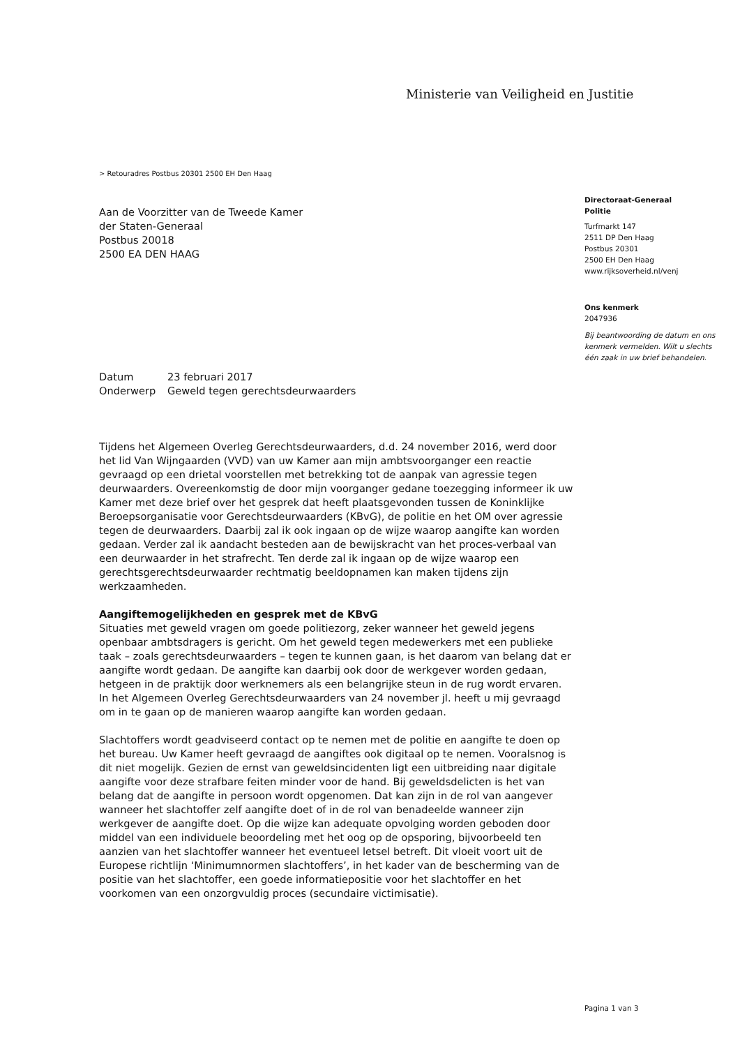Ministerie van Veiligheid en Justitie
> Retouradres Postbus 20301 2500 EH Den Haag
Directoraat-Generaal
Politie
Turfmarkt 147
2511 DP Den Haag
Postbus 20301
2500 EH Den Haag
www.rijksoverheid.nl/venj
Ons kenmerk
2047936
Bij beantwoording de datum en ons kenmerk vermelden. Wilt u slechts één zaak in uw brief behandelen.
Aan de Voorzitter van de Tweede Kamer
der Staten-Generaal
Postbus 20018
2500 EA DEN HAAG
Datum 23 februari 2017
Onderwerp Geweld tegen gerechtsdeurwaarders
Tijdens het Algemeen Overleg Gerechtsdeurwaarders, d.d. 24 november 2016, werd door het lid Van Wijngaarden (VVD) van uw Kamer aan mijn ambtsvoorganger een reactie gevraagd op een drietal voorstellen met betrekking tot de aanpak van agressie tegen deurwaarders. Overeenkomstig de door mijn voorganger gedane toezegging informeer ik uw Kamer met deze brief over het gesprek dat heeft plaatsgevonden tussen de Koninklijke Beroepsorganisatie voor Gerechtsdeurwaarders (KBvG), de politie en het OM over agressie tegen de deurwaarders. Daarbij zal ik ook ingaan op de wijze waarop aangifte kan worden gedaan. Verder zal ik aandacht besteden aan de bewijskracht van het proces-verbaal van een deurwaarder in het strafrecht. Ten derde zal ik ingaan op de wijze waarop een gerechtsgerechtsdeurwaarder rechtmatig beeldopnamen kan maken tijdens zijn werkzaamheden.
Aangiftemogelijkheden en gesprek met de KBvG
Situaties met geweld vragen om goede politiezorg, zeker wanneer het geweld jegens openbaar ambtsdragers is gericht. Om het geweld tegen medewerkers met een publieke taak – zoals gerechtsdeurwaarders – tegen te kunnen gaan, is het daarom van belang dat er aangifte wordt gedaan. De aangifte kan daarbij ook door de werkgever worden gedaan, hetgeen in de praktijk door werknemers als een belangrijke steun in de rug wordt ervaren. In het Algemeen Overleg Gerechtsdeurwaarders van 24 november jl. heeft u mij gevraagd om in te gaan op de manieren waarop aangifte kan worden gedaan.
Slachtoffers wordt geadviseerd contact op te nemen met de politie en aangifte te doen op het bureau. Uw Kamer heeft gevraagd de aangiftes ook digitaal op te nemen. Vooralsnog is dit niet mogelijk. Gezien de ernst van geweldsincidenten ligt een uitbreiding naar digitale aangifte voor deze strafbare feiten minder voor de hand. Bij geweldsdelicten is het van belang dat de aangifte in persoon wordt opgenomen. Dat kan zijn in de rol van aangever wanneer het slachtoffer zelf aangifte doet of in de rol van benadeelde wanneer zijn werkgever de aangifte doet. Op die wijze kan adequate opvolging worden geboden door middel van een individuele beoordeling met het oog op de opsporing, bijvoorbeeld ten aanzien van het slachtoffer wanneer het eventueel letsel betreft. Dit vloeit voort uit de Europese richtlijn ‘Minimumnormen slachtoffers’, in het kader van de bescherming van de positie van het slachtoffer, een goede informatiepositie voor het slachtoffer en het voorkomen van een onzorgvuldig proces (secundaire victimisatie).
Pagina 1 van 3